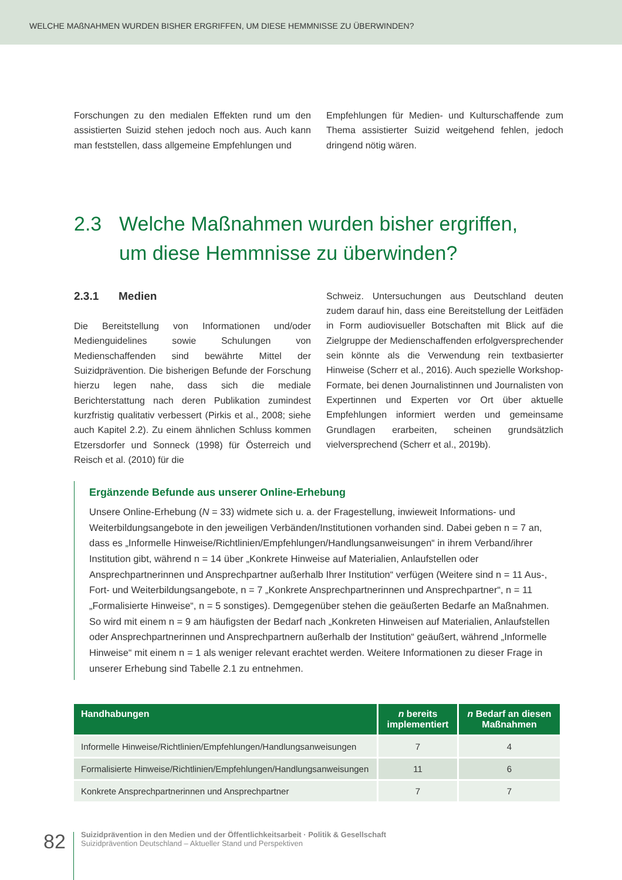WELCHE MAßNAHMEN WURDEN BISHER ERGRIFFEN, UM DIESE HEMMNISSE ZU ÜBERWINDEN?
Forschungen zu den medialen Effekten rund um den assistierten Suizid stehen jedoch noch aus. Auch kann man feststellen, dass allgemeine Empfehlungen und
Empfehlungen für Medien- und Kulturschaffende zum Thema assistierter Suizid weitgehend fehlen, jedoch dringend nötig wären.
2.3 Welche Maßnahmen wurden bisher ergriffen,
um diese Hemmnisse zu überwinden?
2.3.1 Medien
Die Bereitstellung von Informationen und/oder Medienguidelines sowie Schulungen von Medienschaffenden sind bewährte Mittel der Suizidprävention. Die bisherigen Befunde der Forschung hierzu legen nahe, dass sich die mediale Berichterstattung nach deren Publikation zumindest kurzfristig qualitativ verbessert (Pirkis et al., 2008; siehe auch Kapitel 2.2). Zu einem ähnlichen Schluss kommen Etzersdorfer und Sonneck (1998) für Österreich und Reisch et al. (2010) für die
Schweiz. Untersuchungen aus Deutschland deuten zudem darauf hin, dass eine Bereitstellung der Leitfäden in Form audiovisueller Botschaften mit Blick auf die Zielgruppe der Medienschaffenden erfolgversprechender sein könnte als die Verwendung rein textbasierter Hinweise (Scherr et al., 2016). Auch spezielle Workshop-Formate, bei denen Journalistinnen und Journalisten von Expertinnen und Experten vor Ort über aktuelle Empfehlungen informiert werden und gemeinsame Grundlagen erarbeiten, scheinen grundsätzlich vielversprechend (Scherr et al., 2019b).
Ergänzende Befunde aus unserer Online-Erhebung
Unsere Online-Erhebung (N = 33) widmete sich u. a. der Fragestellung, inwieweit Informations- und Weiterbildungsangebote in den jeweiligen Verbänden/Institutionen vorhanden sind. Dabei geben n = 7 an, dass es „Informelle Hinweise/Richtlinien/Empfehlungen/Handlungsanweisungen“ in ihrem Verband/ihrer Institution gibt, während n = 14 über „Konkrete Hinweise auf Materialien, Anlaufstellen oder Ansprechpartnerinnen und Ansprechpartner außerhalb Ihrer Institution“ verfügen (Weitere sind n = 11 Aus-, Fort- und Weiterbildungsangebote, n = 7 „Konkrete Ansprechpartnerinnen und Ansprechpartner“, n = 11 „Formalisierte Hinweise“, n = 5 sonstiges). Demgegenüber stehen die geäußerten Bedarfe an Maßnahmen. So wird mit einem n = 9 am häufigsten der Bedarf nach „Konkreten Hinweisen auf Materialien, Anlaufstellen oder Ansprechpartnerinnen und Ansprechpartnern außerhalb der Institution“ geäußert, während „Informelle Hinweise“ mit einem n = 1 als weniger relevant erachtet werden. Weitere Informationen zu dieser Frage in unserer Erhebung sind Tabelle 2.1 zu entnehmen.
| Handhabungen | n bereits implementiert | n Bedarf an diesen Maßnahmen |
| --- | --- | --- |
| Informelle Hinweise/Richtlinien/Empfehlungen/Handlungsanweisungen | 7 | 4 |
| Formalisierte Hinweise/Richtlinien/Empfehlungen/Handlungsanweisungen | 11 | 6 |
| Konkrete Ansprechpartnerinnen und Ansprechpartner | 7 | 7 |
82
Suizidprävention in den Medien und der Öffentlichkeitsarbeit · Politik & Gesellschaft
Suizidprävention Deutschland – Aktueller Stand und Perspektiven